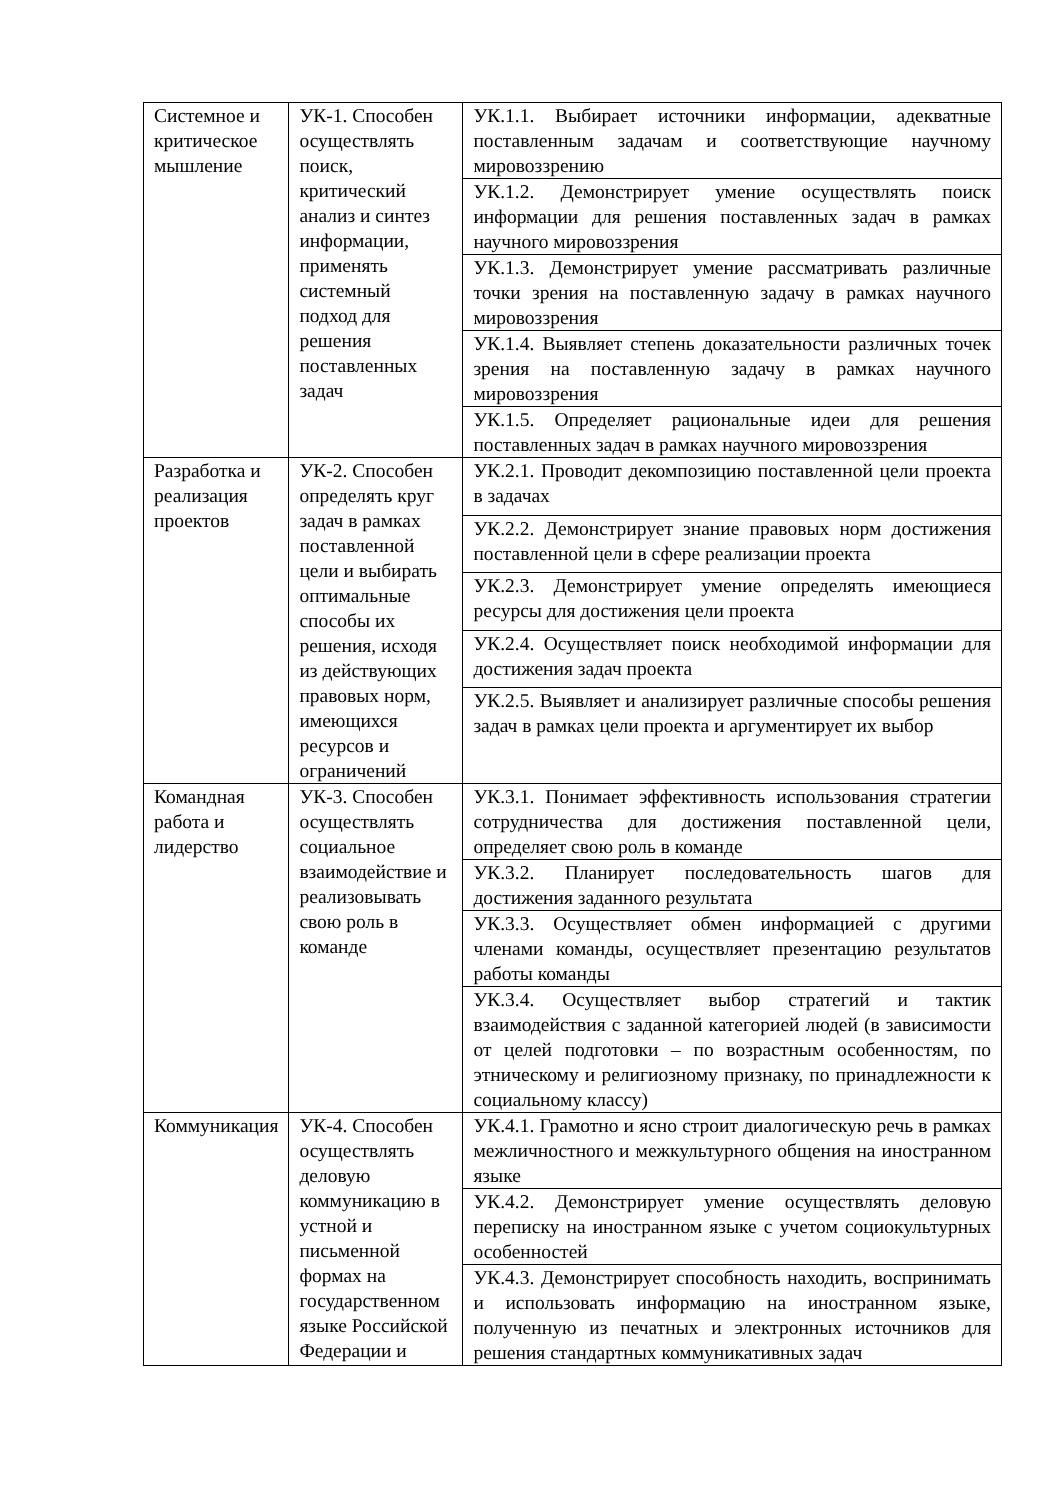| Системное и критическое мышление | УК-1. Способен осуществлять поиск, критический анализ и синтез информации, применять системный подход для решения поставленных задач | УК.1.1. Выбирает источники информации, адекватные поставленным задачам и соответствующие научному мировоззрению |
| | | УК.1.2. Демонстрирует умение осуществлять поиск информации для решения поставленных задач в рамках научного мировоззрения |
| | | УК.1.3. Демонстрирует умение рассматривать различные точки зрения на поставленную задачу в рамках научного мировоззрения |
| | | УК.1.4. Выявляет степень доказательности различных точек зрения на поставленную задачу в рамках научного мировоззрения |
| | | УК.1.5. Определяет рациональные идеи для решения поставленных задач в рамках научного мировоззрения |
| Разработка и реализация проектов | УК-2. Способен определять круг задач в рамках поставленной цели и выбирать оптимальные способы их решения, исходя из действующих правовых норм, имеющихся ресурсов и ограничений | УК.2.1. Проводит декомпозицию поставленной цели проекта в задачах |
| | | УК.2.2. Демонстрирует знание правовых норм достижения поставленной цели в сфере реализации проекта |
| | | УК.2.3. Демонстрирует умение определять имеющиеся ресурсы для достижения цели проекта |
| | | УК.2.4. Осуществляет поиск необходимой информации для достижения задач проекта |
| | | УК.2.5. Выявляет и анализирует различные способы решения задач в рамках цели проекта и аргументирует их выбор |
| Командная работа и лидерство | УК-3. Способен осуществлять социальное взаимодействие и реализовывать свою роль в команде | УК.3.1. Понимает эффективность использования стратегии сотрудничества для достижения поставленной цели, определяет свою роль в команде |
| | | УК.3.2. Планирует последовательность шагов для достижения заданного результата |
| | | УК.3.3. Осуществляет обмен информацией с другими членами команды, осуществляет презентацию результатов работы команды |
| | | УК.3.4. Осуществляет выбор стратегий и тактик взаимодействия с заданной категорией людей (в зависимости от целей подготовки – по возрастным особенностям, по этническому и религиозному признаку, по принадлежности к социальному классу) |
| Коммуникация | УК-4. Способен осуществлять деловую коммуникацию в устной и письменной формах на государственном языке Российской Федерации и | УК.4.1. Грамотно и ясно строит диалогическую речь в рамках межличностного и межкультурного общения на иностранном языке |
| | | УК.4.2. Демонстрирует умение осуществлять деловую переписку на иностранном языке с учетом социокультурных особенностей |
| | | УК.4.3. Демонстрирует способность находить, воспринимать и использовать информацию на иностранном языке, полученную из печатных и электронных источников для решения стандартных коммуникативных задач |